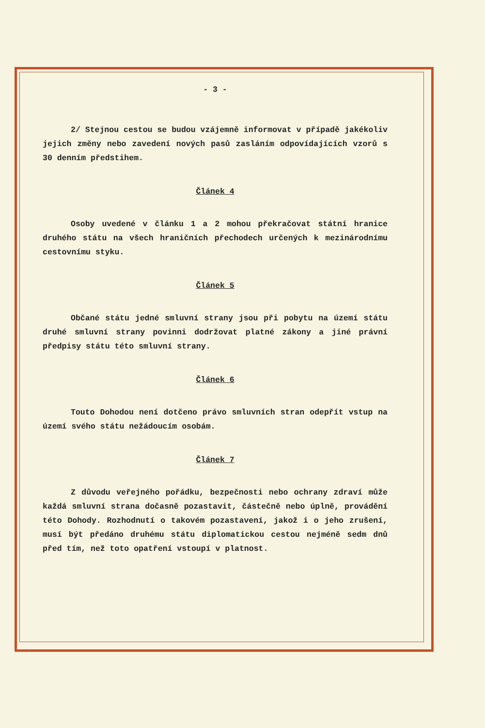- 3 -
2/ Stejnou cestou se budou vzájemně informovat v případě jakékoliv jejich změny nebo zavedení nových pasů zasláním odpovídajících vzorů s 30 denním předstihem.
Článek 4
Osoby uvedené v článku 1 a 2 mohou překračovat státní hranice druhého státu na všech hraničních přechodech určených k mezinárodnímu cestovnímu styku.
Článek 5
Občané státu jedné smluvní strany jsou při pobytu na území státu druhé smluvní strany povinni dodržovat platné zákony a jiné právní předpisy státu této smluvní strany.
Článek 6
Touto Dohodou není dotčeno právo smluvních stran odepřít vstup na území svého státu nežádoucím osobám.
Článek 7
Z důvodu veřejného pořádku, bezpečnosti nebo ochrany zdraví může každá smluvní strana dočasně pozastavit, částečně nebo úplně, provádění této Dohody. Rozhodnutí o takovém pozastavení, jakož i o jeho zrušení, musí být předáno druhému státu diplomatickou cestou nejméně sedm dnů před tím, než toto opatření vstoupí v platnost.